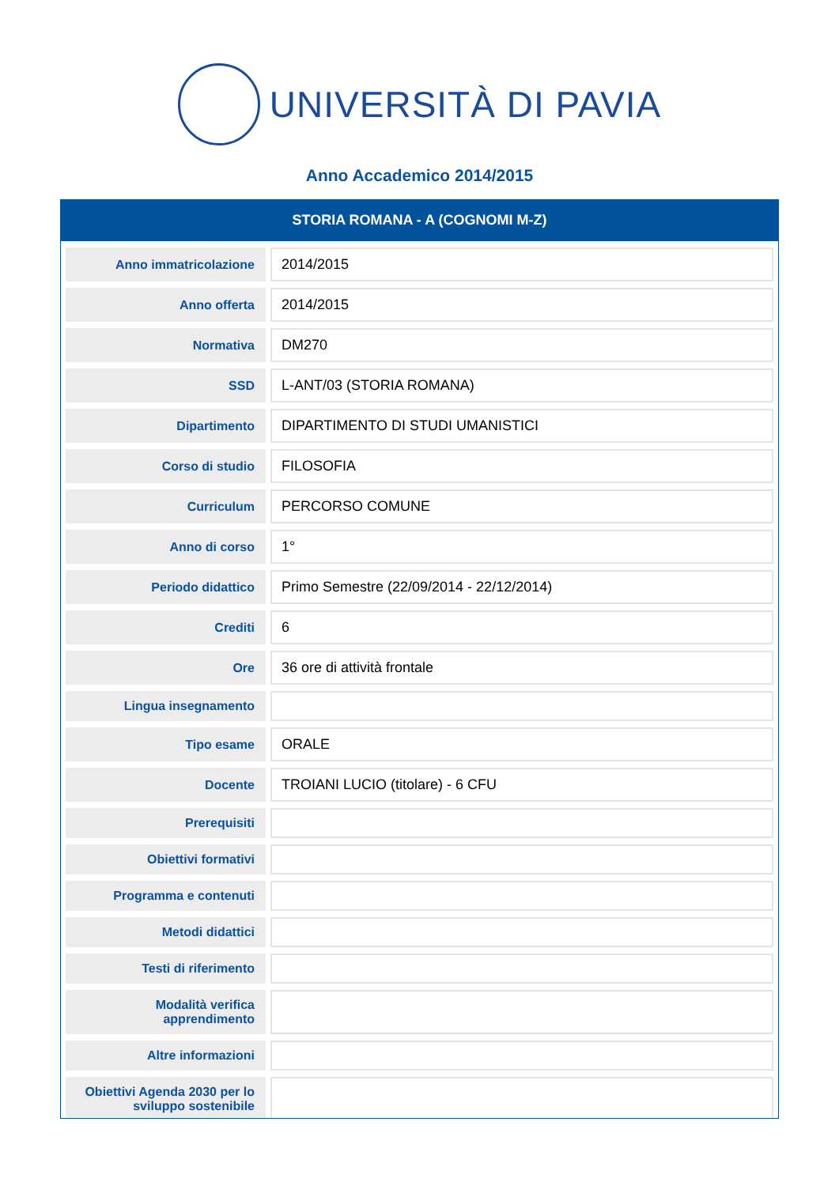UNIVERSITÀ DI PAVIA
Anno Accademico 2014/2015
STORIA ROMANA - A (COGNOMI M-Z)
| Anno immatricolazione | 2014/2015 |
| Anno offerta | 2014/2015 |
| Normativa | DM270 |
| SSD | L-ANT/03 (STORIA ROMANA) |
| Dipartimento | DIPARTIMENTO DI STUDI UMANISTICI |
| Corso di studio | FILOSOFIA |
| Curriculum | PERCORSO COMUNE |
| Anno di corso | 1° |
| Periodo didattico | Primo Semestre (22/09/2014 - 22/12/2014) |
| Crediti | 6 |
| Ore | 36 ore di attività frontale |
| Lingua insegnamento | |
| Tipo esame | ORALE |
| Docente | TROIANI LUCIO (titolare) - 6 CFU |
| Prerequisiti | |
| Obiettivi formativi | |
| Programma e contenuti | |
| Metodi didattici | |
| Testi di riferimento | |
| Modalità verifica apprendimento | |
| Altre informazioni | |
| Obiettivi Agenda 2030 per lo sviluppo sostenibile | |